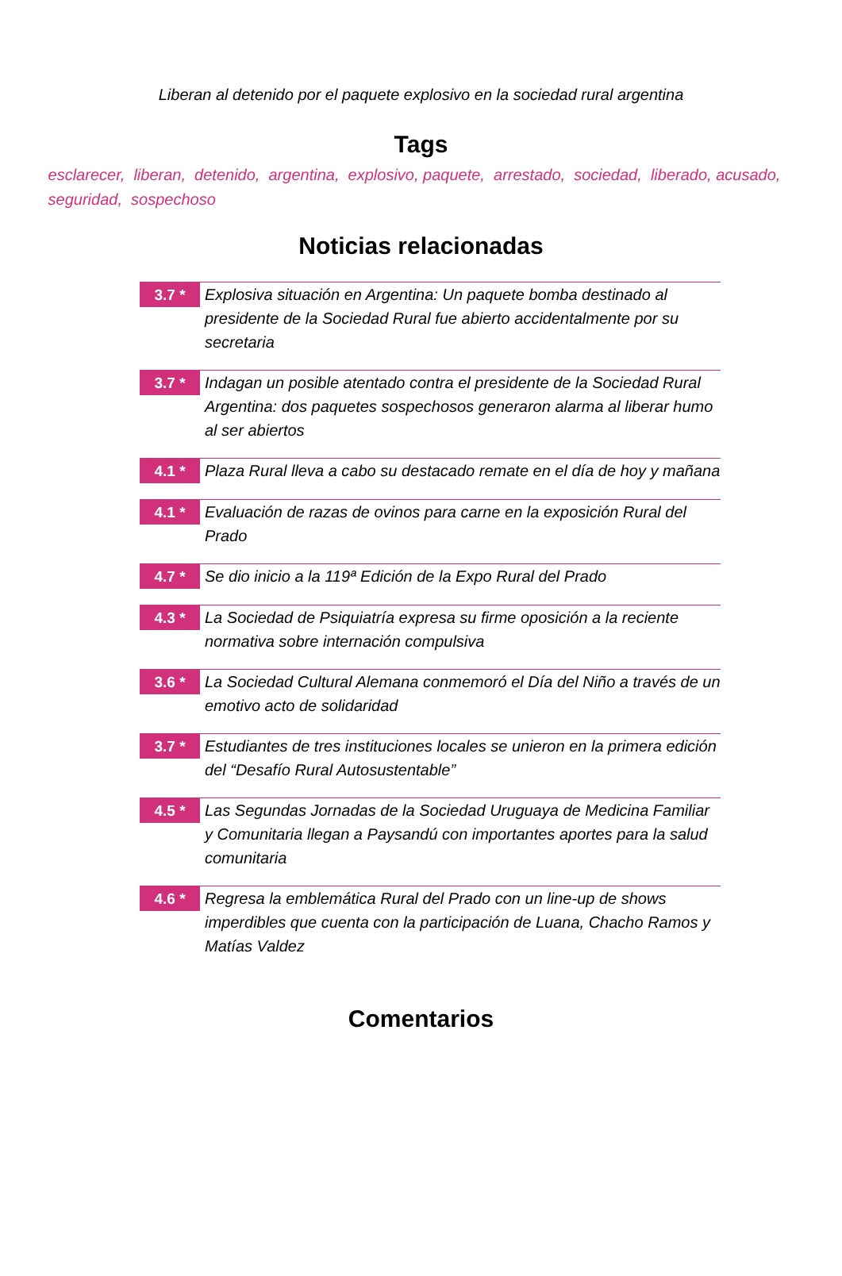Liberan al detenido por el paquete explosivo en la sociedad rural argentina
Tags
esclarecer, liberan, detenido, argentina, explosivo, paquete, arrestado, sociedad, liberado, acusado, seguridad, sospechoso
Noticias relacionadas
3.7 *
Explosiva situación en Argentina: Un paquete bomba destinado al presidente de la Sociedad Rural fue abierto accidentalmente por su secretaria
3.7 *
Indagan un posible atentado contra el presidente de la Sociedad Rural Argentina: dos paquetes sospechosos generaron alarma al liberar humo al ser abiertos
4.1 *
Plaza Rural lleva a cabo su destacado remate en el día de hoy y mañana
4.1 *
Evaluación de razas de ovinos para carne en la exposición Rural del Prado
4.7 *
Se dio inicio a la 119ª Edición de la Expo Rural del Prado
4.3 *
La Sociedad de Psiquiatría expresa su firme oposición a la reciente normativa sobre internación compulsiva
3.6 *
La Sociedad Cultural Alemana conmemoró el Día del Niño a través de un emotivo acto de solidaridad
3.7 *
Estudiantes de tres instituciones locales se unieron en la primera edición del “Desafío Rural Autosustentable”
4.5 *
Las Segundas Jornadas de la Sociedad Uruguaya de Medicina Familiar y Comunitaria llegan a Paysandú con importantes aportes para la salud comunitaria
4.6 *
Regresa la emblemática Rural del Prado con un line-up de shows imperdibles que cuenta con la participación de Luana, Chacho Ramos y Matías Valdez
Comentarios